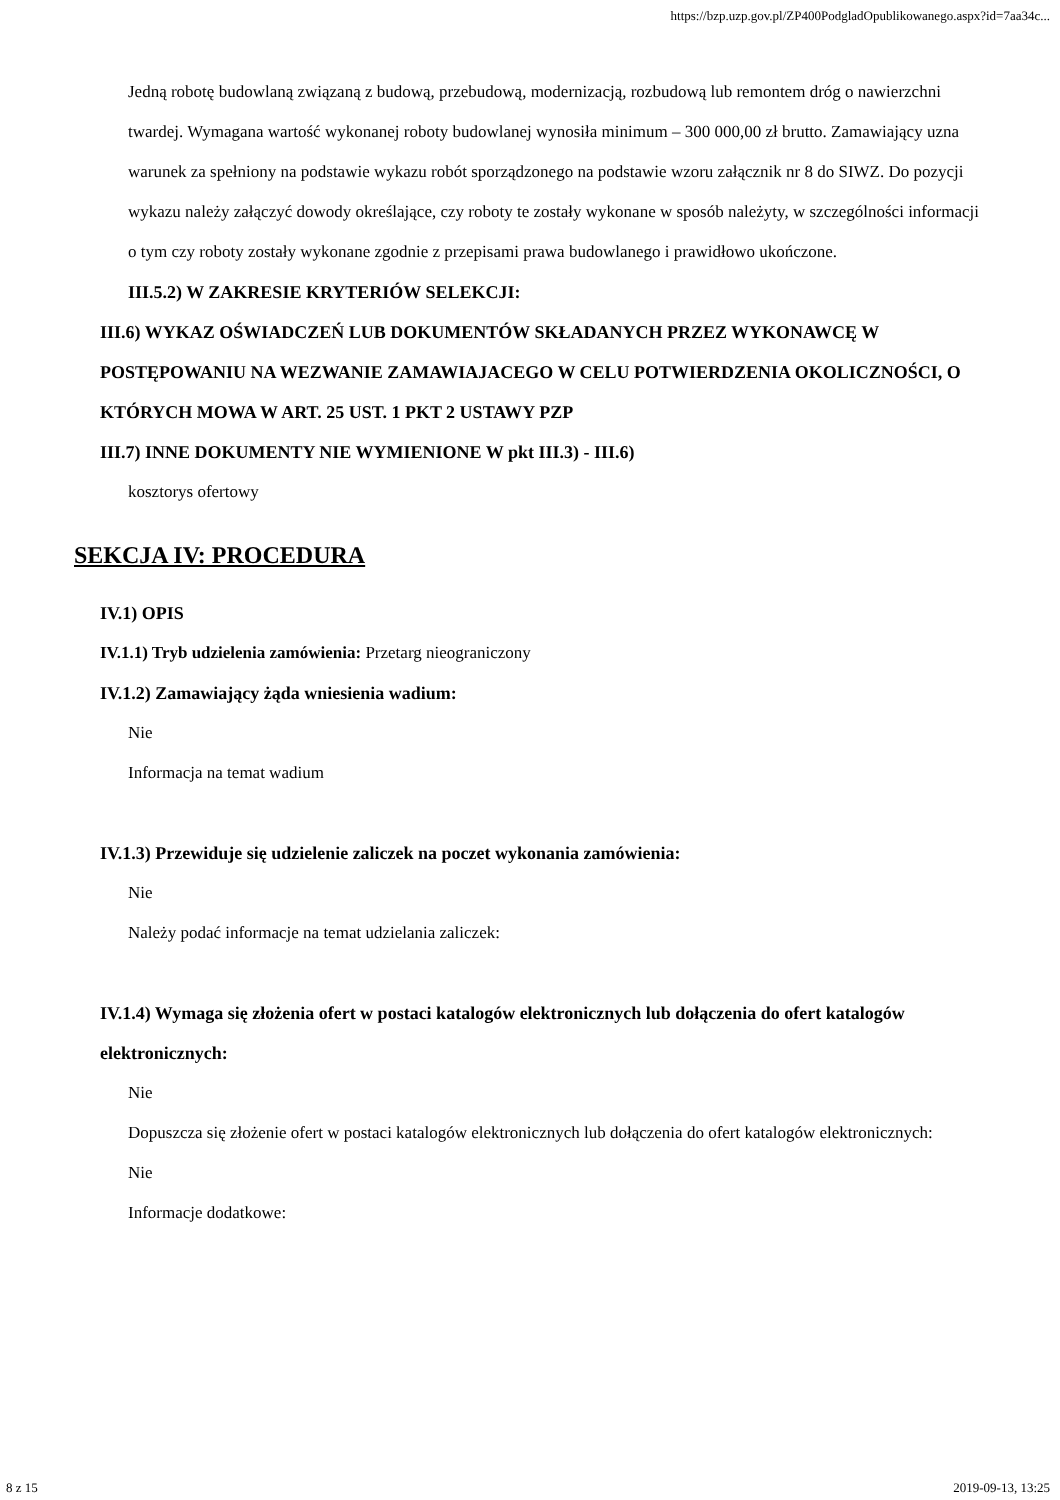https://bzp.uzp.gov.pl/ZP400PodgladOpublikowanego.aspx?id=7aa34c...
Jedną robotę budowlaną związaną z budową, przebudową, modernizacją, rozbudową lub remontem dróg o nawierzchni twardej. Wymagana wartość wykonanej roboty budowlanej wynosiła minimum – 300 000,00 zł brutto. Zamawiający uzna warunek za spełniony na podstawie wykazu robót sporządzonego na podstawie wzoru załącznik nr 8 do SIWZ. Do pozycji wykazu należy załączyć dowody określające, czy roboty te zostały wykonane w sposób należyty, w szczególności informacji o tym czy roboty zostały wykonane zgodnie z przepisami prawa budowlanego i prawidłowo ukończone.
III.5.2) W ZAKRESIE KRYTERIÓW SELEKCJI:
III.6) WYKAZ OŚWIADCZEŃ LUB DOKUMENTÓW SKŁADANYCH PRZEZ WYKONAWCĘ W POSTĘPOWANIU NA WEZWANIE ZAMAWIAJACEGO W CELU POTWIERDZENIA OKOLICZNOŚCI, O KTÓRYCH MOWA W ART. 25 UST. 1 PKT 2 USTAWY PZP
III.7) INNE DOKUMENTY NIE WYMIENIONE W pkt III.3) - III.6)
kosztorys ofertowy
SEKCJA IV: PROCEDURA
IV.1) OPIS
IV.1.1) Tryb udzielenia zamówienia: Przetarg nieograniczony
IV.1.2) Zamawiający żąda wniesienia wadium:
Nie
Informacja na temat wadium
IV.1.3) Przewiduje się udzielenie zaliczek na poczet wykonania zamówienia:
Nie
Należy podać informacje na temat udzielania zaliczek:
IV.1.4) Wymaga się złożenia ofert w postaci katalogów elektronicznych lub dołączenia do ofert katalogów elektronicznych:
Nie
Dopuszcza się złożenie ofert w postaci katalogów elektronicznych lub dołączenia do ofert katalogów elektronicznych:
Nie
Informacje dodatkowe:
8 z 15 2019-09-13, 13:25